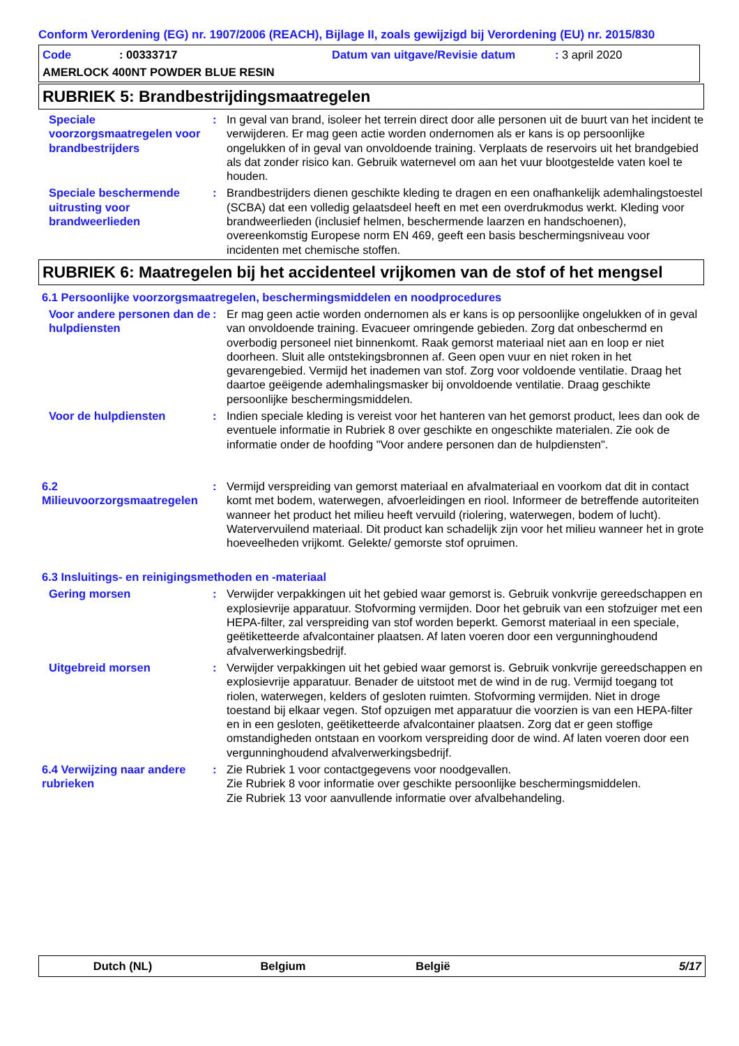Conform Verordening (EG) nr. 1907/2006 (REACH), Bijlage II, zoals gewijzigd bij Verordening (EU) nr. 2015/830
Code: 00333717 Datum van uitgave/Revisie datum: 3 april 2020
AMERLOCK 400NT POWDER BLUE RESIN
RUBRIEK 5: Brandbestrijdingsmaatregelen
Speciale voorzorgsmaatregelen voor brandbestrijders
: In geval van brand, isoleer het terrein direct door alle personen uit de buurt van het incident te verwijderen. Er mag geen actie worden ondernomen als er kans is op persoonlijke ongelukken of in geval van onvoldoende training. Verplaats de reservoirs uit het brandgebied als dat zonder risico kan. Gebruik waternevel om aan het vuur blootgestelde vaten koel te houden.
Speciale beschermende uitrusting voor brandweerlieden
: Brandbestrijders dienen geschikte kleding te dragen en een onafhankelijk ademhalingstoestel (SCBA) dat een volledig gelaatsdeel heeft en met een overdrukmodus werkt. Kleding voor brandweerlieden (inclusief helmen, beschermende laarzen en handschoenen), overeenkomstig Europese norm EN 469, geeft een basis beschermingsniveau voor incidenten met chemische stoffen.
RUBRIEK 6: Maatregelen bij het accidenteel vrijkomen van de stof of het mengsel
6.1 Persoonlijke voorzorgsmaatregelen, beschermingsmiddelen en noodprocedures
Voor andere personen dan de hulpdiensten
: Er mag geen actie worden ondernomen als er kans is op persoonlijke ongelukken of in geval van onvoldoende training. Evacueer omringende gebieden. Zorg dat onbeschermd en overbodig personeel niet binnenkomt. Raak gemorst materiaal niet aan en loop er niet doorheen. Sluit alle ontstekingsbronnen af. Geen open vuur en niet roken in het gevarengebied. Vermijd het inademen van stof. Zorg voor voldoende ventilatie. Draag het daartoe geëigende ademhalingsmasker bij onvoldoende ventilatie. Draag geschikte persoonlijke beschermingsmiddelen.
Voor de hulpdiensten : Indien speciale kleding is vereist voor het hanteren van het gemorst product, lees dan ook de eventuele informatie in Rubriek 8 over geschikte en ongeschikte materialen. Zie ook de informatie onder de hoofding "Voor andere personen dan de hulpdiensten".
6.2 Milieuvoorzorgsmaatregelen
: Vermijd verspreiding van gemorst materiaal en afvalmateriaal en voorkom dat dit in contact komt met bodem, waterwegen, afvoerleidingen en riool. Informeer de betreffende autoriteiten wanneer het product het milieu heeft vervuild (riolering, waterwegen, bodem of lucht). Watervervuilend materiaal. Dit product kan schadelijk zijn voor het milieu wanneer het in grote hoeveelheden vrijkomt. Gelekte/ gemorste stof opruimen.
6.3 Insluitings- en reinigingsmethoden en -materiaal
Gering morsen : Verwijder verpakkingen uit het gebied waar gemorst is. Gebruik vonkvrije gereedschappen en explosievrije apparatuur. Stofvorming vermijden. Door het gebruik van een stofzuiger met een HEPA-filter, zal verspreiding van stof worden beperkt. Gemorst materiaal in een speciale, geëtiketteerde afvalcontainer plaatsen. Af laten voeren door een vergunninghoudend afvalverwerkingsbedrijf.
Uitgebreid morsen : Verwijder verpakkingen uit het gebied waar gemorst is. Gebruik vonkvrije gereedschappen en explosievrije apparatuur. Benader de uitstoot met de wind in de rug. Vermijd toegang tot riolen, waterwegen, kelders of gesloten ruimten. Stofvorming vermijden. Niet in droge toestand bij elkaar vegen. Stof opzuigen met apparatuur die voorzien is van een HEPA-filter en in een gesloten, geëtiketteerde afvalcontainer plaatsen. Zorg dat er geen stoffige omstandigheden ontstaan en voorkom verspreiding door de wind. Af laten voeren door een vergunninghoudend afvalverwerkingsbedrijf.
6.4 Verwijzing naar andere rubrieken
: Zie Rubriek 1 voor contactgegevens voor noodgevallen.
Zie Rubriek 8 voor informatie over geschikte persoonlijke beschermingsmiddelen.
Zie Rubriek 13 voor aanvullende informatie over afvalbehandeling.
Dutch (NL) Belgium België 5/17